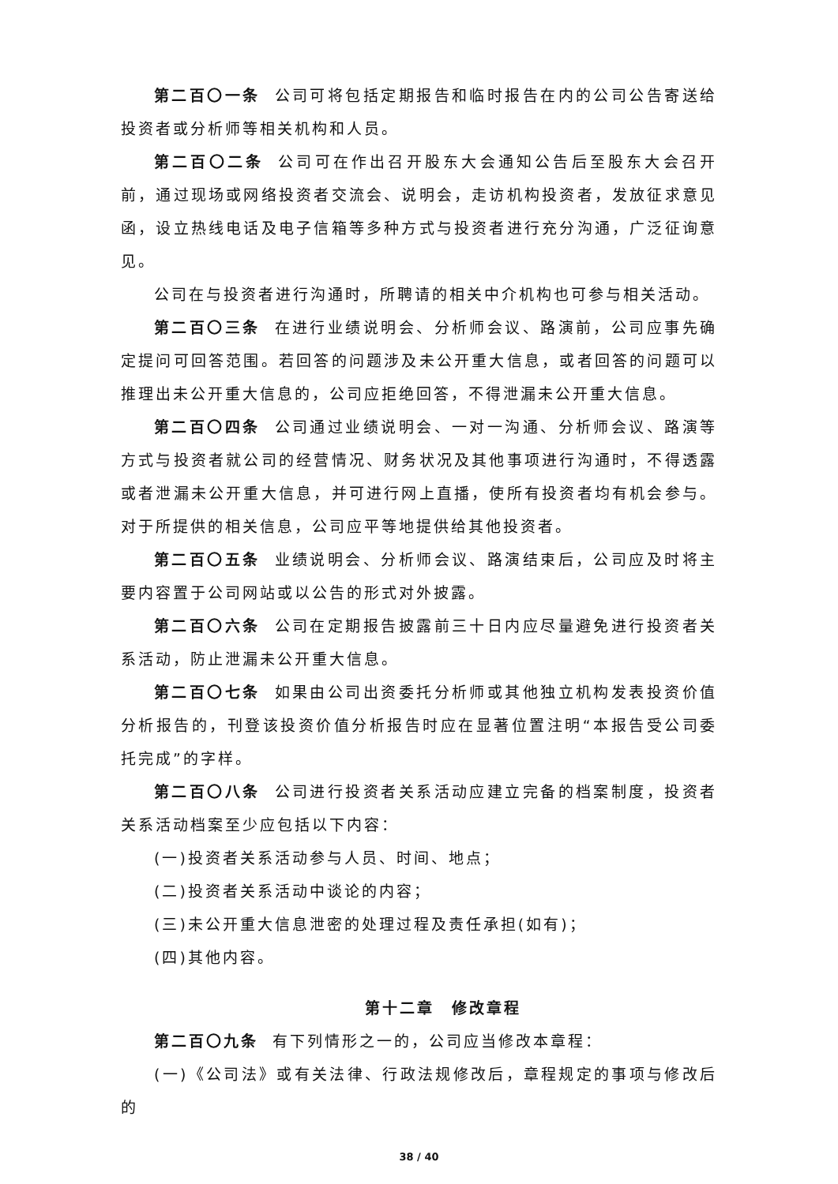第二百〇一条 公司可将包括定期报告和临时报告在内的公司公告寄送给投资者或分析师等相关机构和人员。
第二百〇二条 公司可在作出召开股东大会通知公告后至股东大会召开前，通过现场或网络投资者交流会、说明会，走访机构投资者，发放征求意见函，设立热线电话及电子信箱等多种方式与投资者进行充分沟通，广泛征询意见。
公司在与投资者进行沟通时，所聘请的相关中介机构也可参与相关活动。
第二百〇三条 在进行业绩说明会、分析师会议、路演前，公司应事先确定提问可回答范围。若回答的问题涉及未公开重大信息，或者回答的问题可以推理出未公开重大信息的，公司应拒绝回答，不得泄漏未公开重大信息。
第二百〇四条 公司通过业绩说明会、一对一沟通、分析师会议、路演等方式与投资者就公司的经营情况、财务状况及其他事项进行沟通时，不得透露或者泄漏未公开重大信息，并可进行网上直播，使所有投资者均有机会参与。对于所提供的相关信息，公司应平等地提供给其他投资者。
第二百〇五条 业绩说明会、分析师会议、路演结束后，公司应及时将主要内容置于公司网站或以公告的形式对外披露。
第二百〇六条 公司在定期报告披露前三十日内应尽量避免进行投资者关系活动，防止泄漏未公开重大信息。
第二百〇七条 如果由公司出资委托分析师或其他独立机构发表投资价值分析报告的，刊登该投资价值分析报告时应在显著位置注明“本报告受公司委托完成”的字样。
第二百〇八条 公司进行投资者关系活动应建立完备的档案制度，投资者关系活动档案至少应包括以下内容：
(一)投资者关系活动参与人员、时间、地点；
(二)投资者关系活动中谈论的内容；
(三)未公开重大信息泄密的处理过程及责任承担(如有)；
(四)其他内容。
第十二章　修改章程
第二百〇九条 有下列情形之一的，公司应当修改本章程：
(一)《公司法》或有关法律、行政法规修改后，章程规定的事项与修改后的
38 / 40